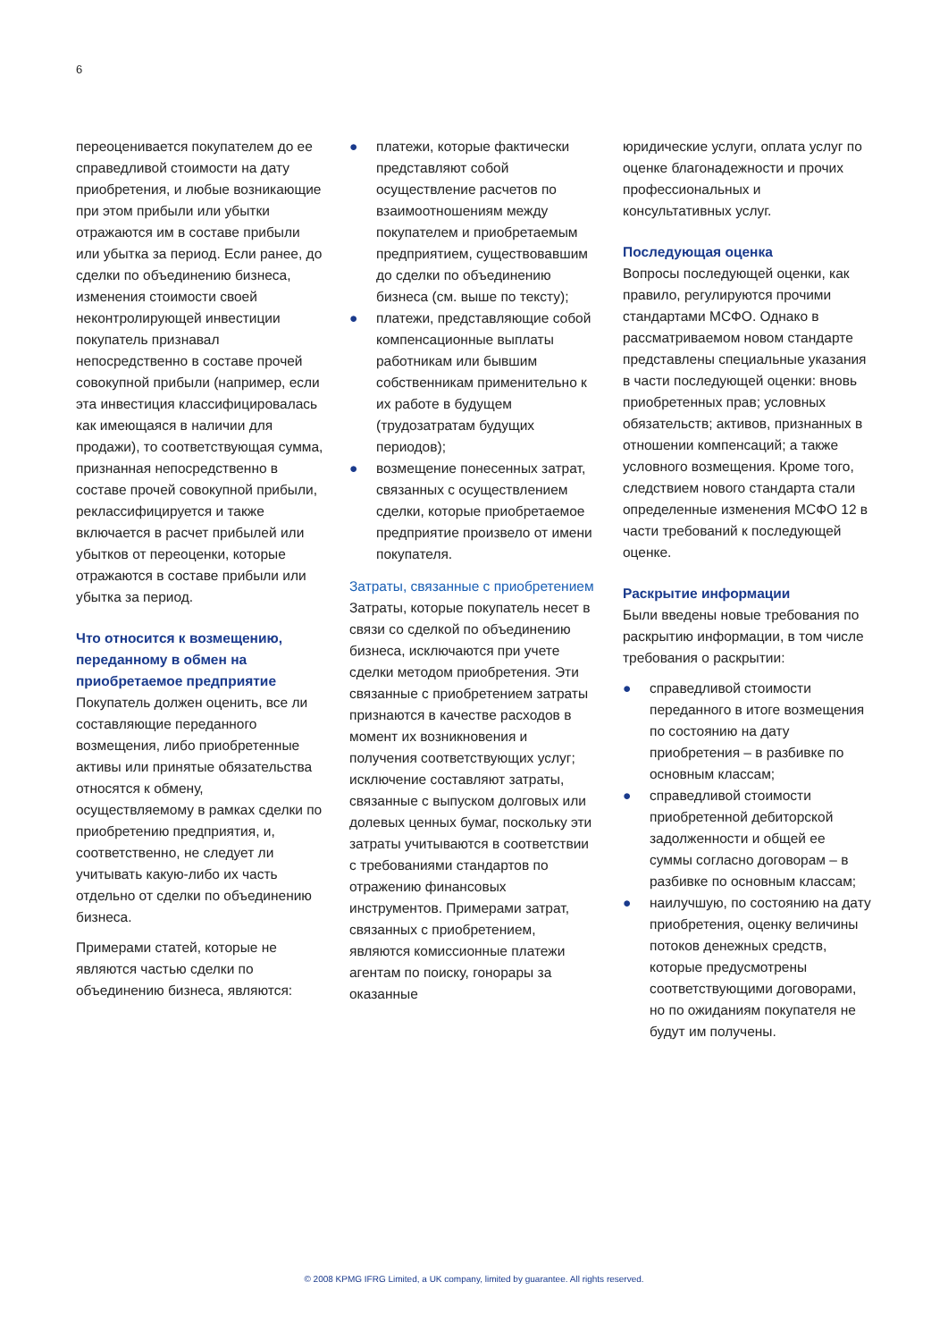6
переоценивается покупателем до ее справедливой стоимости на дату приобретения, и любые возникающие при этом прибыли или убытки отражаются им в составе прибыли или убытка за период. Если ранее, до сделки по объединению бизнеса, изменения стоимости своей неконтролирующей инвестиции покупатель признавал непосредственно в составе прочей совокупной прибыли (например, если эта инвестиция классифицировалась как имеющаяся в наличии для продажи), то соответствующая сумма, признанная непосредственно в составе прочей совокупной прибыли, реклассифицируется и также включается в расчет прибылей или убытков от переоценки, которые отражаются в составе прибыли или убытка за период.
Что относится к возмещению, переданному в обмен на приобретаемое предприятие
Покупатель должен оценить, все ли составляющие переданного возмещения, либо приобретенные активы или принятые обязательства относятся к обмену, осуществляемому в рамках сделки по приобретению предприятия, и, соответственно, не следует ли учитывать какую-либо их часть отдельно от сделки по объединению бизнеса.
Примерами статей, которые не являются частью сделки по объединению бизнеса, являются:
● платежи, которые фактически представляют собой осуществление расчетов по взаимоотношениям между покупателем и приобретаемым предприятием, существовавшим до сделки по объединению бизнеса (см. выше по тексту);
● платежи, представляющие собой компенсационные выплаты работникам или бывшим собственникам применительно к их работе в будущем (трудозатратам будущих периодов);
● возмещение понесенных затрат, связанных с осуществлением сделки, которые приобретаемое предприятие произвело от имени покупателя.
Затраты, связанные с приобретением
Затраты, которые покупатель несет в связи со сделкой по объединению бизнеса, исключаются при учете сделки методом приобретения. Эти связанные с приобретением затраты признаются в качестве расходов в момент их возникновения и получения соответствующих услуг; исключение составляют затраты, связанные с выпуском долговых или долевых ценных бумаг, поскольку эти затраты учитываются в соответствии с требованиями стандартов по отражению финансовых инструментов. Примерами затрат, связанных с приобретением, являются комиссионные платежи агентам по поиску, гонорары за оказанные
юридические услуги, оплата услуг по оценке благонадежности и прочих профессиональных и консультативных услуг.
Последующая оценка
Вопросы последующей оценки, как правило, регулируются прочими стандартами МСФО. Однако в рассматриваемом новом стандарте представлены специальные указания в части последующей оценки: вновь приобретенных прав; условных обязательств; активов, признанных в отношении компенсаций; а также условного возмещения. Кроме того, следствием нового стандарта стали определенные изменения МСФО 12 в части требований к последующей оценке.
Раскрытие информации
Были введены новые требования по раскрытию информации, в том числе требования о раскрытии:
● справедливой стоимости переданного в итоге возмещения по состоянию на дату приобретения – в разбивке по основным классам;
● справедливой стоимости приобретенной дебиторской задолженности и общей ее суммы согласно договорам – в разбивке по основным классам;
● наилучшую, по состоянию на дату приобретения, оценку величины потоков денежных средств, которые предусмотрены соответствующими договорами, но по ожиданиям покупателя не будут им получены.
© 2008 KPMG IFRG Limited, a UK company, limited by guarantee. All rights reserved.